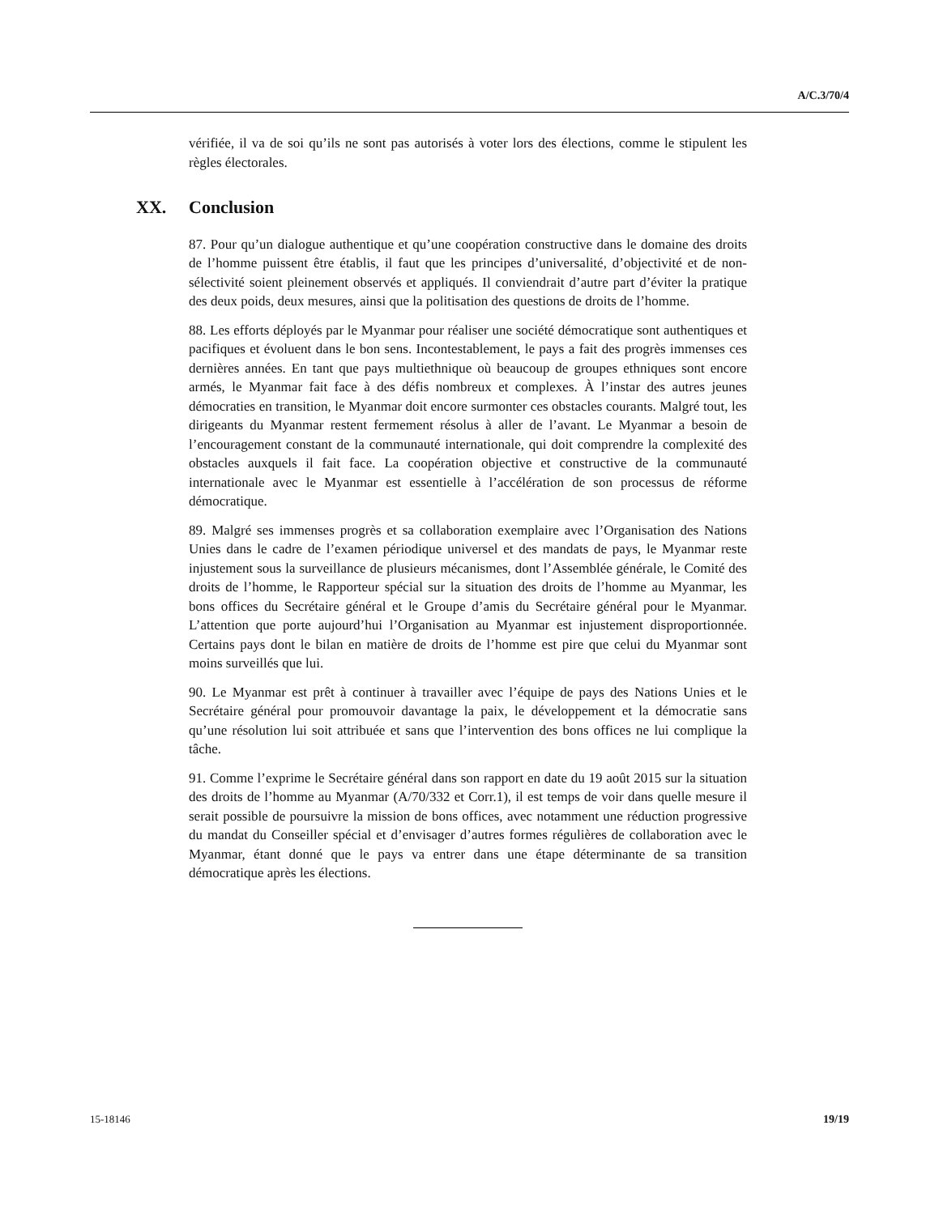A/C.3/70/4
vérifiée, il va de soi qu’ils ne sont pas autorisés à voter lors des élections, comme le stipulent les règles électorales.
XX. Conclusion
87. Pour qu’un dialogue authentique et qu’une coopération constructive dans le domaine des droits de l’homme puissent être établis, il faut que les principes d’universalité, d’objectivité et de non-sélectivité soient pleinement observés et appliqués. Il conviendrait d’autre part d’éviter la pratique des deux poids, deux mesures, ainsi que la politisation des questions de droits de l’homme.
88. Les efforts déployés par le Myanmar pour réaliser une société démocratique sont authentiques et pacifiques et évoluent dans le bon sens. Incontestablement, le pays a fait des progrès immenses ces dernières années. En tant que pays multiethnique où beaucoup de groupes ethniques sont encore armés, le Myanmar fait face à des défis nombreux et complexes. À l’instar des autres jeunes démocraties en transition, le Myanmar doit encore surmonter ces obstacles courants. Malgré tout, les dirigeants du Myanmar restent fermement résolus à aller de l’avant. Le Myanmar a besoin de l’encouragement constant de la communauté internationale, qui doit comprendre la complexité des obstacles auxquels il fait face. La coopération objective et constructive de la communauté internationale avec le Myanmar est essentielle à l’accélération de son processus de réforme démocratique.
89. Malgré ses immenses progrès et sa collaboration exemplaire avec l’Organisation des Nations Unies dans le cadre de l’examen périodique universel et des mandats de pays, le Myanmar reste injustement sous la surveillance de plusieurs mécanismes, dont l’Assemblée générale, le Comité des droits de l’homme, le Rapporteur spécial sur la situation des droits de l’homme au Myanmar, les bons offices du Secrétaire général et le Groupe d’amis du Secrétaire général pour le Myanmar. L’attention que porte aujourd’hui l’Organisation au Myanmar est injustement disproportionnée. Certains pays dont le bilan en matière de droits de l’homme est pire que celui du Myanmar sont moins surveillés que lui.
90. Le Myanmar est prêt à continuer à travailler avec l’équipe de pays des Nations Unies et le Secrétaire général pour promouvoir davantage la paix, le développement et la démocratie sans qu’une résolution lui soit attribuée et sans que l’intervention des bons offices ne lui complique la tâche.
91. Comme l’exprime le Secrétaire général dans son rapport en date du 19 août 2015 sur la situation des droits de l’homme au Myanmar (A/70/332 et Corr.1), il est temps de voir dans quelle mesure il serait possible de poursuivre la mission de bons offices, avec notamment une réduction progressive du mandat du Conseiller spécial et d’envisager d’autres formes régulières de collaboration avec le Myanmar, étant donné que le pays va entrer dans une étape déterminante de sa transition démocratique après les élections.
15-18146 19/19